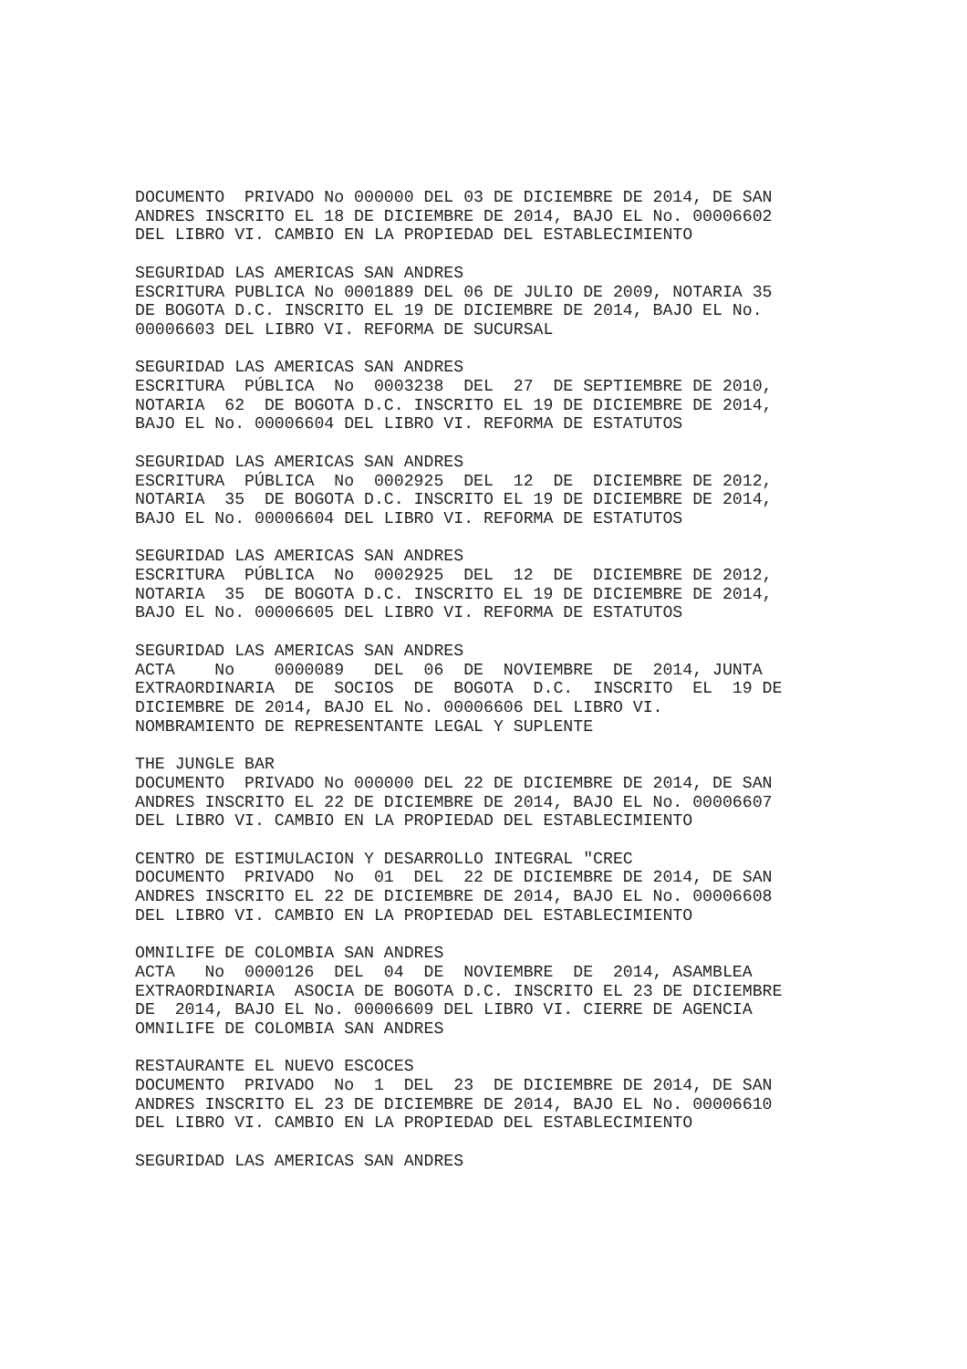DOCUMENTO  PRIVADO No 000000 DEL 03 DE DICIEMBRE DE 2014, DE SAN
ANDRES INSCRITO EL 18 DE DICIEMBRE DE 2014, BAJO EL No. 00006602
DEL LIBRO VI. CAMBIO EN LA PROPIEDAD DEL ESTABLECIMIENTO

SEGURIDAD LAS AMERICAS SAN ANDRES
ESCRITURA PUBLICA No 0001889 DEL 06 DE JULIO DE 2009, NOTARIA 35
DE BOGOTA D.C. INSCRITO EL 19 DE DICIEMBRE DE 2014, BAJO EL No.
00006603 DEL LIBRO VI. REFORMA DE SUCURSAL

SEGURIDAD LAS AMERICAS SAN ANDRES
ESCRITURA  PÚBLICA  No  0003238  DEL  27  DE SEPTIEMBRE DE 2010,
NOTARIA  62  DE BOGOTA D.C. INSCRITO EL 19 DE DICIEMBRE DE 2014,
BAJO EL No. 00006604 DEL LIBRO VI. REFORMA DE ESTATUTOS

SEGURIDAD LAS AMERICAS SAN ANDRES
ESCRITURA  PÚBLICA  No  0002925  DEL  12  DE  DICIEMBRE DE 2012,
NOTARIA  35  DE BOGOTA D.C. INSCRITO EL 19 DE DICIEMBRE DE 2014,
BAJO EL No. 00006604 DEL LIBRO VI. REFORMA DE ESTATUTOS

SEGURIDAD LAS AMERICAS SAN ANDRES
ESCRITURA  PÚBLICA  No  0002925  DEL  12  DE  DICIEMBRE DE 2012,
NOTARIA  35  DE BOGOTA D.C. INSCRITO EL 19 DE DICIEMBRE DE 2014,
BAJO EL No. 00006605 DEL LIBRO VI. REFORMA DE ESTATUTOS

SEGURIDAD LAS AMERICAS SAN ANDRES
ACTA    No    0000089   DEL  06  DE  NOVIEMBRE  DE  2014, JUNTA
EXTRAORDINARIA  DE  SOCIOS  DE  BOGOTA  D.C.  INSCRITO  EL  19 DE
DICIEMBRE DE 2014, BAJO EL No. 00006606 DEL LIBRO VI.
NOMBRAMIENTO DE REPRESENTANTE LEGAL Y SUPLENTE

THE JUNGLE BAR
DOCUMENTO  PRIVADO No 000000 DEL 22 DE DICIEMBRE DE 2014, DE SAN
ANDRES INSCRITO EL 22 DE DICIEMBRE DE 2014, BAJO EL No. 00006607
DEL LIBRO VI. CAMBIO EN LA PROPIEDAD DEL ESTABLECIMIENTO

CENTRO DE ESTIMULACION Y DESARROLLO INTEGRAL "CREC
DOCUMENTO  PRIVADO  No  01  DEL  22 DE DICIEMBRE DE 2014, DE SAN
ANDRES INSCRITO EL 22 DE DICIEMBRE DE 2014, BAJO EL No. 00006608
DEL LIBRO VI. CAMBIO EN LA PROPIEDAD DEL ESTABLECIMIENTO

OMNILIFE DE COLOMBIA SAN ANDRES
ACTA   No  0000126  DEL  04  DE  NOVIEMBRE  DE  2014, ASAMBLEA
EXTRAORDINARIA  ASOCIA DE BOGOTA D.C. INSCRITO EL 23 DE DICIEMBRE
DE  2014, BAJO EL No. 00006609 DEL LIBRO VI. CIERRE DE AGENCIA
OMNILIFE DE COLOMBIA SAN ANDRES

RESTAURANTE EL NUEVO ESCOCES
DOCUMENTO  PRIVADO  No  1  DEL  23  DE DICIEMBRE DE 2014, DE SAN
ANDRES INSCRITO EL 23 DE DICIEMBRE DE 2014, BAJO EL No. 00006610
DEL LIBRO VI. CAMBIO EN LA PROPIEDAD DEL ESTABLECIMIENTO

SEGURIDAD LAS AMERICAS SAN ANDRES